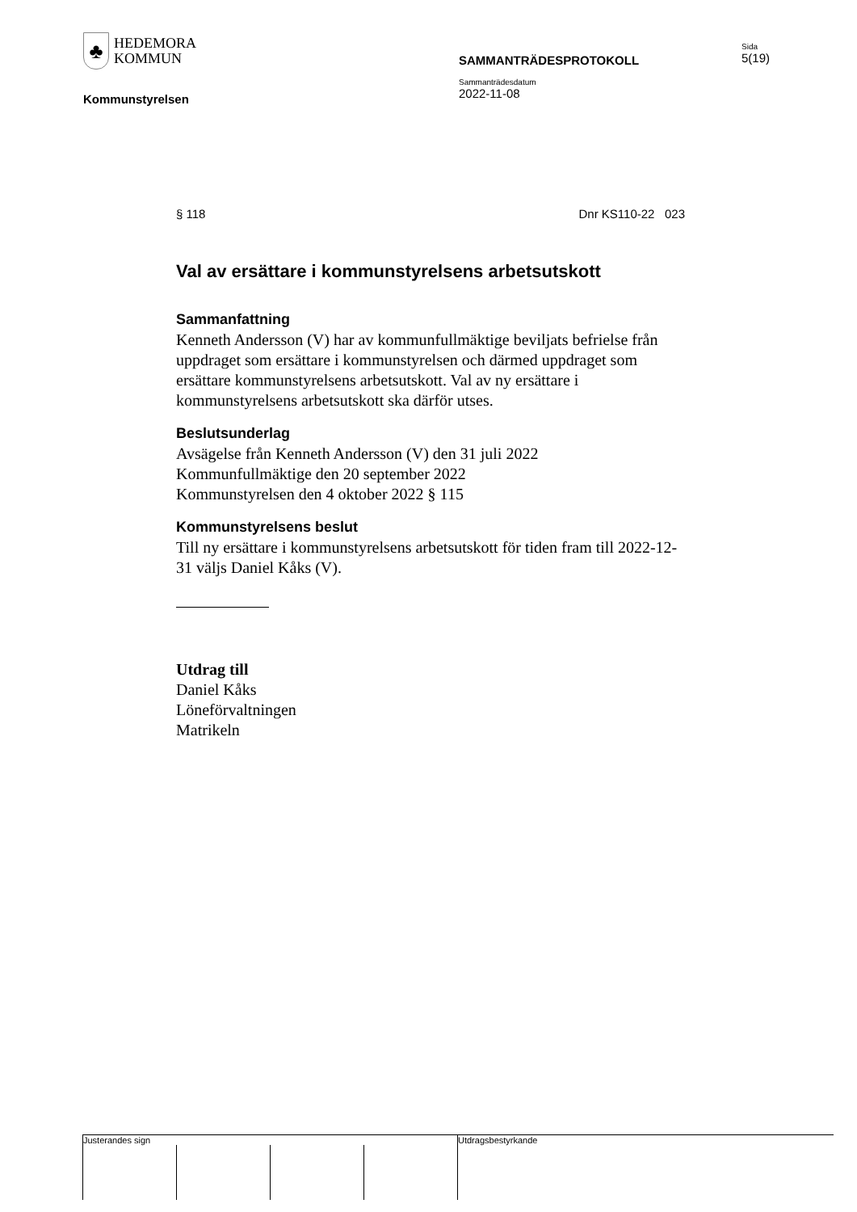♣
HEDEMORA
KOMMUN
Sida
5(19)
SAMMANTRÄDESPROTOKOLL
Sammanträdesdatum
2022-11-08
Kommunstyrelsen
§ 118 Dnr KS110-22 023
Val av ersättare i kommunstyrelsens arbetsutskott
Sammanfattning
Kenneth Andersson (V) har av kommunfullmäktige beviljats befrielse från uppdraget som ersättare i kommunstyrelsen och därmed uppdraget som ersättare kommunstyrelsens arbetsutskott. Val av ny ersättare i kommunstyrelsens arbetsutskott ska därför utses.
Beslutsunderlag
Avsägelse från Kenneth Andersson (V) den 31 juli 2022
Kommunfullmäktige den 20 september 2022
Kommunstyrelsen den 4 oktober 2022 § 115
Kommunstyrelsens beslut
Till ny ersättare i kommunstyrelsens arbetsutskott för tiden fram till 2022-12-31 väljs Daniel Kåks (V).
Utdrag till
Daniel Kåks
Löneförvaltningen
Matrikeln
Justerandes sign Utdragsbestyrkande